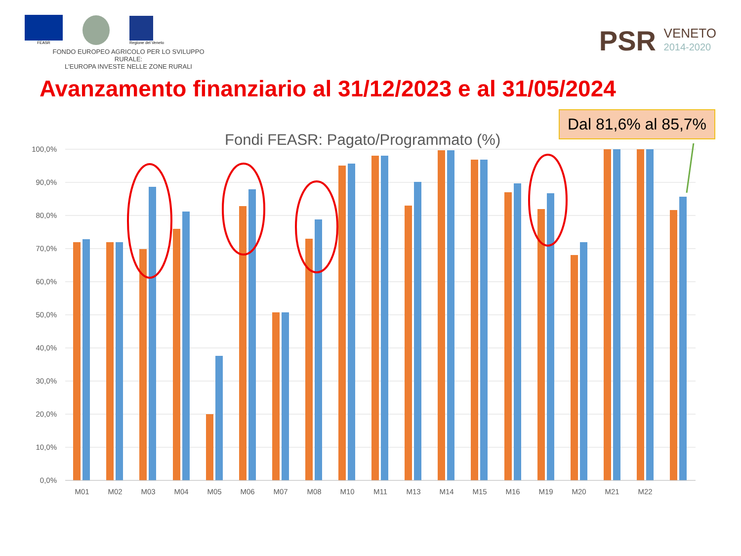FEASR
Regione del Veneto
FONDO EUROPEO AGRICOLO PER LO SVILUPPO RURALE:
L'EUROPA INVESTE NELLE ZONE RURALI
PSR VENETO
2014-2020
Avanzamento finanziario al 31/12/2023 e al 31/05/2024
Dal 81,6% al 85,7%
Fondi FEASR: Pagato/Programmato (%)
100,0%
90,0%
80,0%
70,0%
60,0%
50,0%
40,0%
30,0%
20,0%
10,0%
0,0%
M01
M02
M03
M04
M05
M06
M07
M08
M10
M11
M13
M14
M15
M16
M19
M20
M21
M22